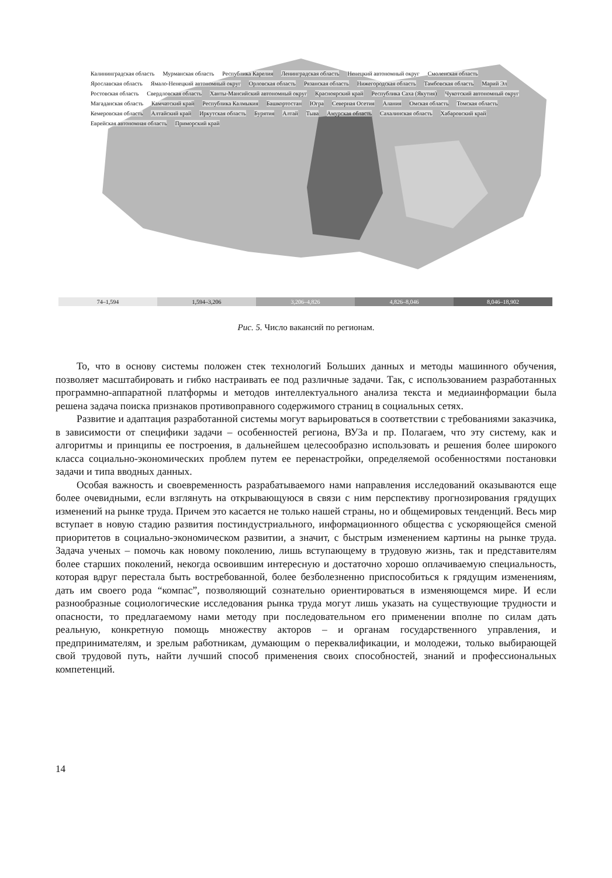Калининградская область Мурманская область Республика Карелия Ленинградская область Ненецкий автономный округ Смоленская область Ярославская область Ямало-Ненецкий автономный округ Орловская область Рязанская область Нижегородская область Тамбовская область Марий Эл Ростовская область Свердловская область Ханты-Мансийский автономный округ Красноярский край Республика Саха (Якутия) Чукотский автономный округ Магаданская область Камчатский край Республика Калмыкия Башкортостан Югра Северная Осетия Алания Омская область Томская область Кемеровская область Алтайский край Иркутская область Бурятия Алтай Тыва Амурская область Сахалинская область Хабаровский край Еврейская автономная область Приморский край
74–1,594 1,594–3,206 3,206–4,826 4,826–8,046 8,046–18,902
Рис. 5. Число вакансий по регионам.
То, что в основу системы положен стек технологий Больших данных и методы машинного обучения, позволяет масштабировать и гибко настраивать ее под различные задачи. Так, с использованием разработанных программно-аппаратной платформы и методов интеллектуального анализа текста и медиаинформации была решена задача поиска признаков противоправного содержимого страниц в социальных сетях.
Развитие и адаптация разработанной системы могут варьироваться в соответствии с требованиями заказчика, в зависимости от специфики задачи – особенностей региона, ВУЗа и пр. Полагаем, что эту систему, как и алгоритмы и принципы ее построения, в дальнейшем целесообразно использовать и решения более широкого класса социально-экономических проблем путем ее перенастройки, определяемой особенностями постановки задачи и типа вводных данных.
Особая важность и своевременность разрабатываемого нами направления исследований оказываются еще более очевидными, если взглянуть на открывающуюся в связи с ним перспективу прогнозирования грядущих изменений на рынке труда. Причем это касается не только нашей страны, но и общемировых тенденций. Весь мир вступает в новую стадию развития постиндустриального, информационного общества с ускоряющейся сменой приоритетов в социально-экономическом развитии, а значит, с быстрым изменением картины на рынке труда. Задача ученых – помочь как новому поколению, лишь вступающему в трудовую жизнь, так и представителям более старших поколений, некогда освоившим интересную и достаточно хорошо оплачиваемую специальность, которая вдруг перестала быть востребованной, более безболезненно приспособиться к грядущим изменениям, дать им своего рода “компас”, позволяющий сознательно ориентироваться в изменяющемся мире. И если разнообразные социологические исследования рынка труда могут лишь указать на существующие трудности и опасности, то предлагаемому нами методу при последовательном его применении вполне по силам дать реальную, конкретную помощь множеству акторов – и органам государственного управления, и предпринимателям, и зрелым работникам, думающим о переквалификации, и молодежи, только выбирающей свой трудовой путь, найти лучший способ применения своих способностей, знаний и профессиональных компетенций.
14